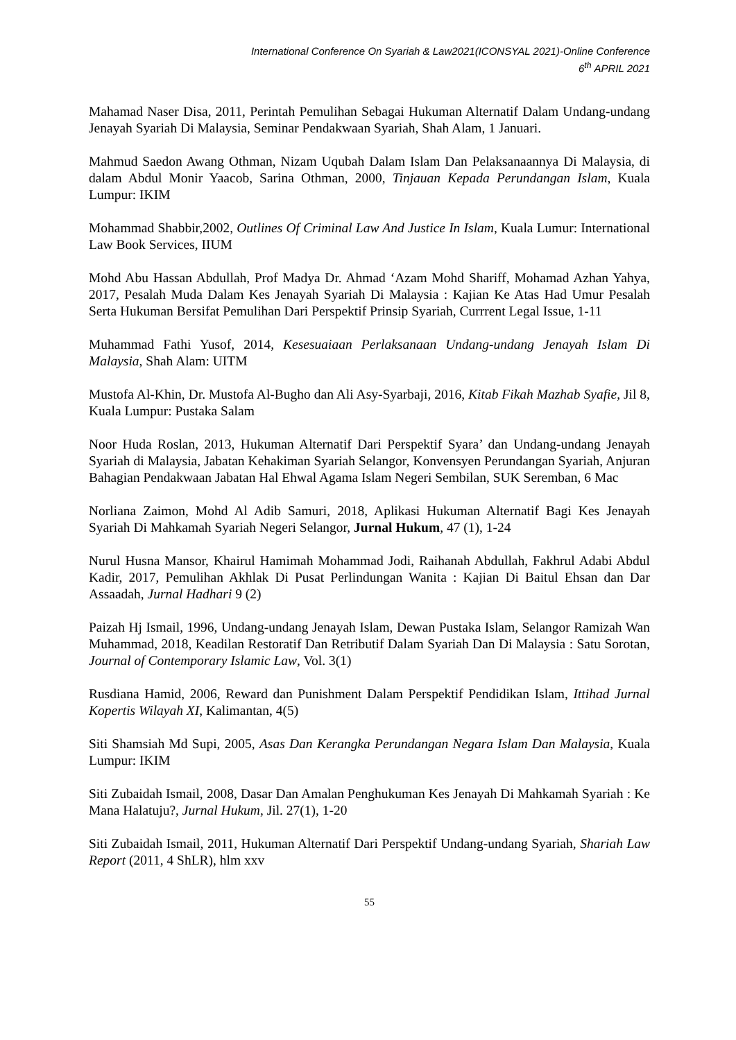International Conference On Syariah & Law2021(ICONSYAL 2021)-Online Conference
6<sup>th</sup> APRIL 2021
Mahamad Naser Disa, 2011, Perintah Pemulihan Sebagai Hukuman Alternatif Dalam Undang-undang Jenayah Syariah Di Malaysia, Seminar Pendakwaan Syariah, Shah Alam, 1 Januari.
Mahmud Saedon Awang Othman, Nizam Uqubah Dalam Islam Dan Pelaksanaannya Di Malaysia, di dalam Abdul Monir Yaacob, Sarina Othman, 2000, Tinjauan Kepada Perundangan Islam, Kuala Lumpur: IKIM
Mohammad Shabbir,2002, Outlines Of Criminal Law And Justice In Islam, Kuala Lumur: International Law Book Services, IIUM
Mohd Abu Hassan Abdullah, Prof Madya Dr. Ahmad ‘Azam Mohd Shariff, Mohamad Azhan Yahya, 2017, Pesalah Muda Dalam Kes Jenayah Syariah Di Malaysia : Kajian Ke Atas Had Umur Pesalah Serta Hukuman Bersifat Pemulihan Dari Perspektif Prinsip Syariah, Currrent Legal Issue, 1-11
Muhammad Fathi Yusof, 2014, Kesesuaiaan Perlaksanaan Undang-undang Jenayah Islam Di Malaysia, Shah Alam: UITM
Mustofa Al-Khin, Dr. Mustofa Al-Bugho dan Ali Asy-Syarbaji, 2016, Kitab Fikah Mazhab Syafie, Jil 8, Kuala Lumpur: Pustaka Salam
Noor Huda Roslan, 2013, Hukuman Alternatif Dari Perspektif Syara’ dan Undang-undang Jenayah Syariah di Malaysia, Jabatan Kehakiman Syariah Selangor, Konvensyen Perundangan Syariah, Anjuran Bahagian Pendakwaan Jabatan Hal Ehwal Agama Islam Negeri Sembilan, SUK Seremban, 6 Mac
Norliana Zaimon, Mohd Al Adib Samuri, 2018, Aplikasi Hukuman Alternatif Bagi Kes Jenayah Syariah Di Mahkamah Syariah Negeri Selangor, Jurnal Hukum, 47 (1), 1-24
Nurul Husna Mansor, Khairul Hamimah Mohammad Jodi, Raihanah Abdullah, Fakhrul Adabi Abdul Kadir, 2017, Pemulihan Akhlak Di Pusat Perlindungan Wanita : Kajian Di Baitul Ehsan dan Dar Assaadah, Jurnal Hadhari 9 (2)
Paizah Hj Ismail, 1996, Undang-undang Jenayah Islam, Dewan Pustaka Islam, Selangor Ramizah Wan Muhammad, 2018, Keadilan Restoratif Dan Retributif Dalam Syariah Dan Di Malaysia : Satu Sorotan, Journal of Contemporary Islamic Law, Vol. 3(1)
Rusdiana Hamid, 2006, Reward dan Punishment Dalam Perspektif Pendidikan Islam, Ittihad Jurnal Kopertis Wilayah XI, Kalimantan, 4(5)
Siti Shamsiah Md Supi, 2005, Asas Dan Kerangka Perundangan Negara Islam Dan Malaysia, Kuala Lumpur: IKIM
Siti Zubaidah Ismail, 2008, Dasar Dan Amalan Penghukuman Kes Jenayah Di Mahkamah Syariah : Ke Mana Halatuju?, Jurnal Hukum, Jil. 27(1), 1-20
Siti Zubaidah Ismail, 2011, Hukuman Alternatif Dari Perspektif Undang-undang Syariah, Shariah Law Report (2011, 4 ShLR), hlm xxv
55